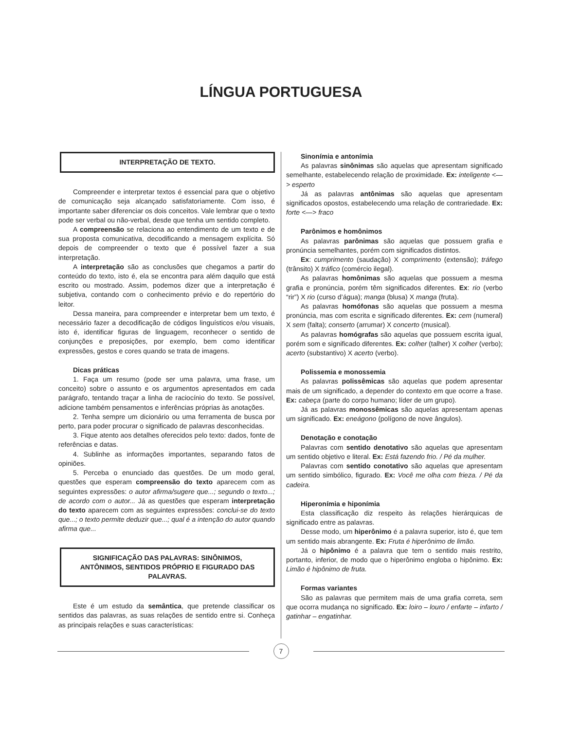LÍNGUA PORTUGUESA
INTERPRETAÇÃO DE TEXTO.
Compreender e interpretar textos é essencial para que o objetivo de comunicação seja alcançado satisfatoriamente. Com isso, é importante saber diferenciar os dois conceitos. Vale lembrar que o texto pode ser verbal ou não-verbal, desde que tenha um sentido completo.
A compreensão se relaciona ao entendimento de um texto e de sua proposta comunicativa, decodificando a mensagem explícita. Só depois de compreender o texto que é possível fazer a sua interpretação.
A interpretação são as conclusões que chegamos a partir do conteúdo do texto, isto é, ela se encontra para além daquilo que está escrito ou mostrado. Assim, podemos dizer que a interpretação é subjetiva, contando com o conhecimento prévio e do repertório do leitor.
Dessa maneira, para compreender e interpretar bem um texto, é necessário fazer a decodificação de códigos linguísticos e/ou visuais, isto é, identificar figuras de linguagem, reconhecer o sentido de conjunções e preposições, por exemplo, bem como identificar expressões, gestos e cores quando se trata de imagens.
Dicas práticas
1. Faça um resumo (pode ser uma palavra, uma frase, um conceito) sobre o assunto e os argumentos apresentados em cada parágrafo, tentando traçar a linha de raciocínio do texto. Se possível, adicione também pensamentos e inferências próprias às anotações.
2. Tenha sempre um dicionário ou uma ferramenta de busca por perto, para poder procurar o significado de palavras desconhecidas.
3. Fique atento aos detalhes oferecidos pelo texto: dados, fonte de referências e datas.
4. Sublinhe as informações importantes, separando fatos de opiniões.
5. Perceba o enunciado das questões. De um modo geral, questões que esperam compreensão do texto aparecem com as seguintes expressões: o autor afirma/sugere que...; segundo o texto...; de acordo com o autor... Já as questões que esperam interpretação do texto aparecem com as seguintes expressões: conclui-se do texto que...; o texto permite deduzir que...; qual é a intenção do autor quando afirma que...
SIGNIFICAÇÃO DAS PALAVRAS: SINÔNIMOS, ANTÔNIMOS, SENTIDOS PRÓPRIO E FIGURADO DAS PALAVRAS.
Este é um estudo da semântica, que pretende classificar os sentidos das palavras, as suas relações de sentido entre si. Conheça as principais relações e suas características:
Sinonímia e antonímia
As palavras sinônimas são aquelas que apresentam significado semelhante, estabelecendo relação de proximidade. Ex: inteligente <—> esperto
Já as palavras antônimas são aquelas que apresentam significados opostos, estabelecendo uma relação de contrariedade. Ex: forte <—> fraco
Parônimos e homônimos
As palavras parônimas são aquelas que possuem grafia e pronúncia semelhantes, porém com significados distintos.
Ex: cumprimento (saudação) X comprimento (extensão); tráfego (trânsito) X tráfico (comércio ilegal).
As palavras homônimas são aquelas que possuem a mesma grafia e pronúncia, porém têm significados diferentes. Ex: rio (verbo “rir”) X rio (curso d’água); manga (blusa) X manga (fruta).
As palavras homófonas são aquelas que possuem a mesma pronúncia, mas com escrita e significado diferentes. Ex: cem (numeral) X sem (falta); conserto (arrumar) X concerto (musical).
As palavras homógrafas são aquelas que possuem escrita igual, porém som e significado diferentes. Ex: colher (talher) X colher (verbo); acerto (substantivo) X acerto (verbo).
Polissemia e monossemia
As palavras polissêmicas são aquelas que podem apresentar mais de um significado, a depender do contexto em que ocorre a frase. Ex: cabeça (parte do corpo humano; líder de um grupo).
Já as palavras monossêmicas são aquelas apresentam apenas um significado. Ex: eneágono (polígono de nove ângulos).
Denotação e conotação
Palavras com sentido denotativo são aquelas que apresentam um sentido objetivo e literal. Ex: Está fazendo frio. / Pé da mulher.
Palavras com sentido conotativo são aquelas que apresentam um sentido simbólico, figurado. Ex: Você me olha com frieza. / Pé da cadeira.
Hiperonímia e hiponímia
Esta classificação diz respeito às relações hierárquicas de significado entre as palavras.
Desse modo, um hiperônimo é a palavra superior, isto é, que tem um sentido mais abrangente. Ex: Fruta é hiperônimo de limão.
Já o hipônimo é a palavra que tem o sentido mais restrito, portanto, inferior, de modo que o hiperônimo engloba o hipônimo. Ex: Limão é hipônimo de fruta.
Formas variantes
São as palavras que permitem mais de uma grafia correta, sem que ocorra mudança no significado. Ex: loiro – louro / enfarte – infarto / gatinhar – engatinhar.
7